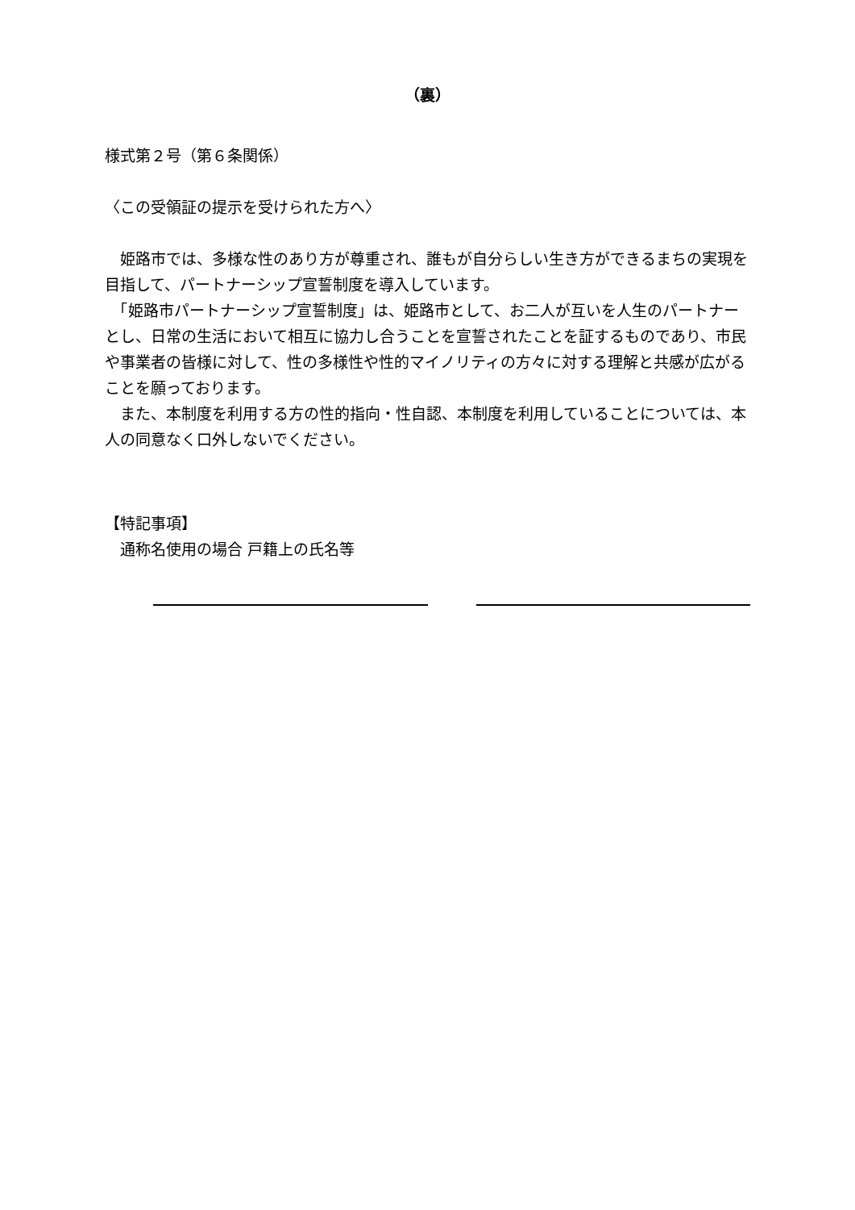（裏）
様式第２号（第６条関係）
〈この受領証の提示を受けられた方へ〉
　姫路市では、多様な性のあり方が尊重され、誰もが自分らしい生き方ができるまちの実現を目指して、パートナーシップ宣誓制度を導入しています。
　「姫路市パートナーシップ宣誓制度」は、姫路市として、お二人が互いを人生のパートナーとし、日常の生活において相互に協力し合うことを宣誓されたことを証するものであり、市民や事業者の皆様に対して、性の多様性や性的マイノリティの方々に対する理解と共感が広がることを願っております。
　また、本制度を利用する方の性的指向・性自認、本制度を利用していることについては、本人の同意なく口外しないでください。
【特記事項】
　通称名使用の場合 戸籍上の氏名等